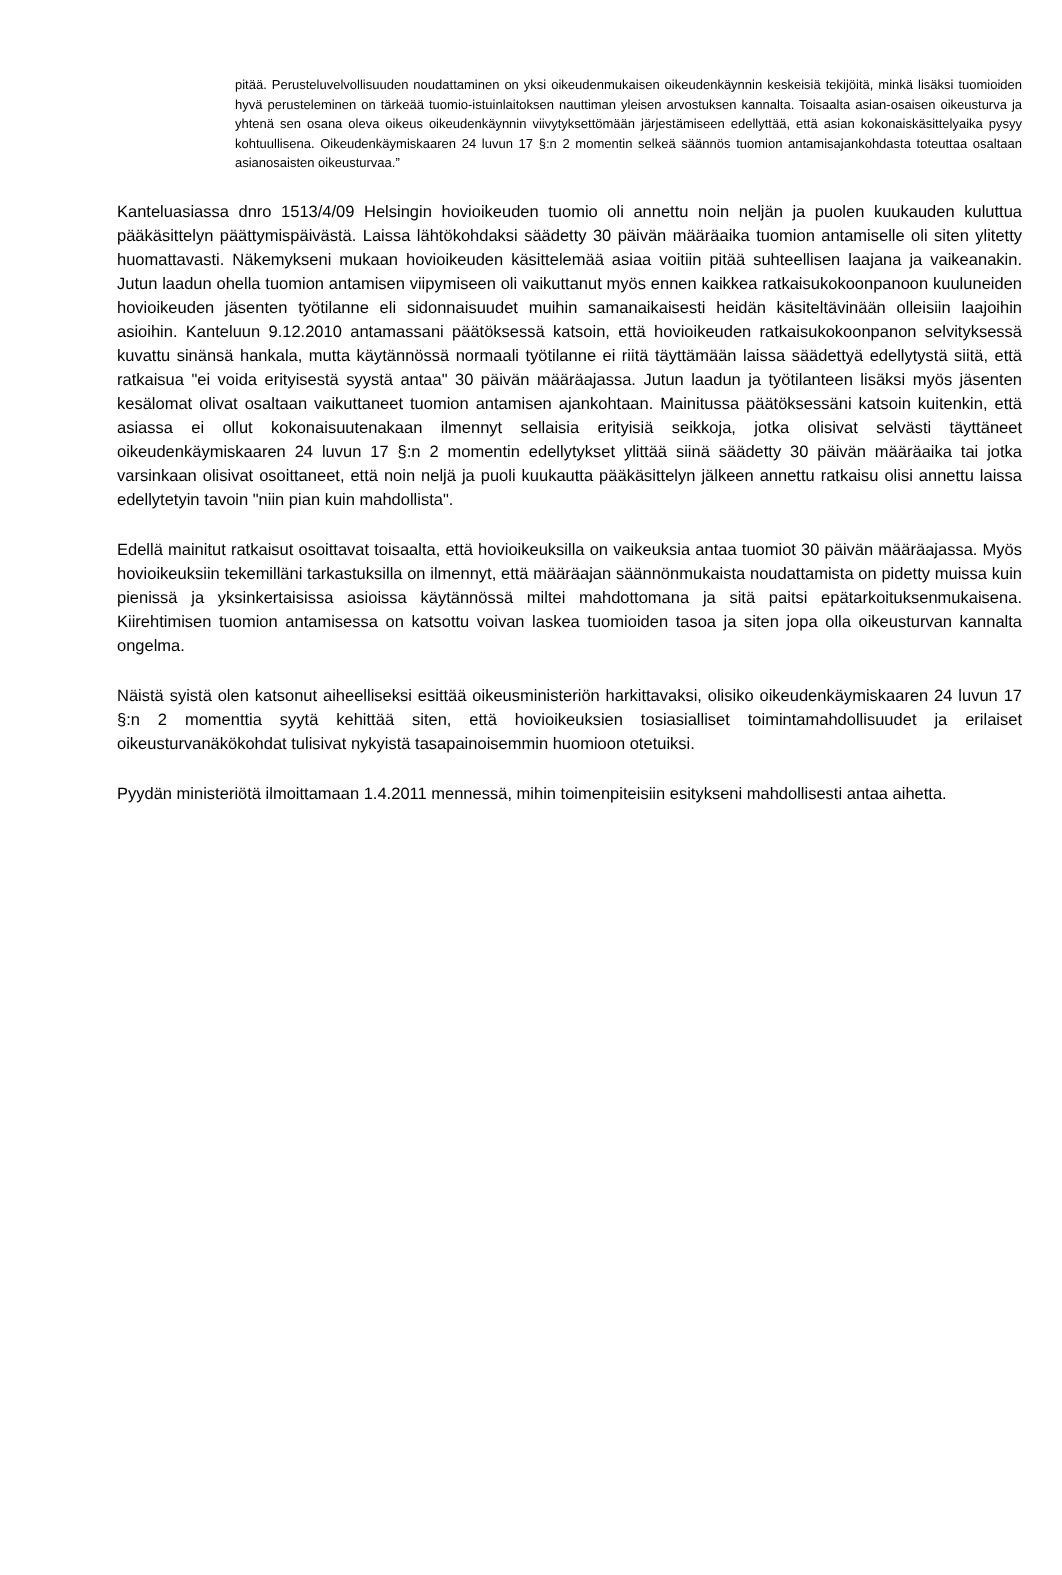pitää. Perusteluvelvollisuuden noudattaminen on yksi oikeudenmukaisen oikeudenkäynnin keskeisiä tekijöitä, minkä lisäksi tuomioiden hyvä perusteleminen on tärkeää tuomio-istuinlaitoksen nauttiman yleisen arvostuksen kannalta. Toisaalta asian-osaisen oikeusturva ja yhtenä sen osana oleva oikeus oikeudenkäynnin viivytyksettömään järjestämiseen edellyttää, että asian kokonaiskäsittelyaika pysyy kohtuullisena. Oikeudenkäymiskaaren 24 luvun 17 §:n 2 momentin selkeä säännös tuomion antamisajankohdasta toteuttaa osaltaan asianosaisten oikeusturvaa.”
Kanteluasiassa dnro 1513/4/09 Helsingin hovioikeuden tuomio oli annettu noin neljän ja puolen kuukauden kuluttua pääkäsittelyn päättymispäivästä. Laissa lähtökohdaksi säädetty 30 päivän määräaika tuomion antamiselle oli siten ylitetty huomattavasti. Näkemykseni mukaan hovioikeuden käsittelemää asiaa voitiin pitää suhteellisen laajana ja vaikeanakin. Jutun laadun ohella tuomion antamisen viipymiseen oli vaikuttanut myös ennen kaikkea ratkaisukokoonpanoon kuuluneiden hovioikeuden jäsenten työtilanne eli sidonnaisuudet muihin samanaikaisesti heidän käsiteltävinään olleisiin laajoihin asioihin. Kanteluun 9.12.2010 antamassani päätöksessä katsoin, että hovioikeuden ratkaisukokoonpanon selvityksessä kuvattu sinänsä hankala, mutta käytännössä normaali työtilanne ei riitä täyttämään laissa säädettyä edellytystä siitä, että ratkaisua "ei voida erityisestä syystä antaa" 30 päivän määräajassa. Jutun laadun ja työtilanteen lisäksi myös jäsenten kesälomat olivat osaltaan vaikuttaneet tuomion antamisen ajankohtaan. Mainitussa päätöksessäni katsoin kuitenkin, että asiassa ei ollut kokonaisuutenakaan ilmennyt sellaisia erityisiä seikkoja, jotka olisivat selvästi täyttäneet oikeudenkäymiskaaren 24 luvun 17 §:n 2 momentin edellytykset ylittää siinä säädetty 30 päivän määräaika tai jotka varsinkaan olisivat osoittaneet, että noin neljä ja puoli kuukautta pääkäsittelyn jälkeen annettu ratkaisu olisi annettu laissa edellytetyin tavoin "niin pian kuin mahdollista".
Edellä mainitut ratkaisut osoittavat toisaalta, että hovioikeuksilla on vaikeuksia antaa tuomiot 30 päivän määräajassa. Myös hovioikeuksiin tekemilläni tarkastuksilla on ilmennyt, että määräajan säännönmukaista noudattamista on pidetty muissa kuin pienissä ja yksinkertaisissa asioissa käytännössä miltei mahdottomana ja sitä paitsi epätarkoituksenmukaisena. Kiirehtimisen tuomion antamisessa on katsottu voivan laskea tuomioiden tasoa ja siten jopa olla oikeusturvan kannalta ongelma.
Näistä syistä olen katsonut aiheelliseksi esittää oikeusministeriön harkittavaksi, olisiko oikeudenkäymiskaaren 24 luvun 17 §:n 2 momenttia syytä kehittää siten, että hovioikeuksien tosiasialliset toimintamahdollisuudet ja erilaiset oikeusturvanäkökohdat tulisivat nykyistä tasapainoisemmin huomioon otetuiksi.
Pyydän ministeriötä ilmoittamaan 1.4.2011 mennessä, mihin toimenpiteisiin esitykseni mahdollisesti antaa aihetta.